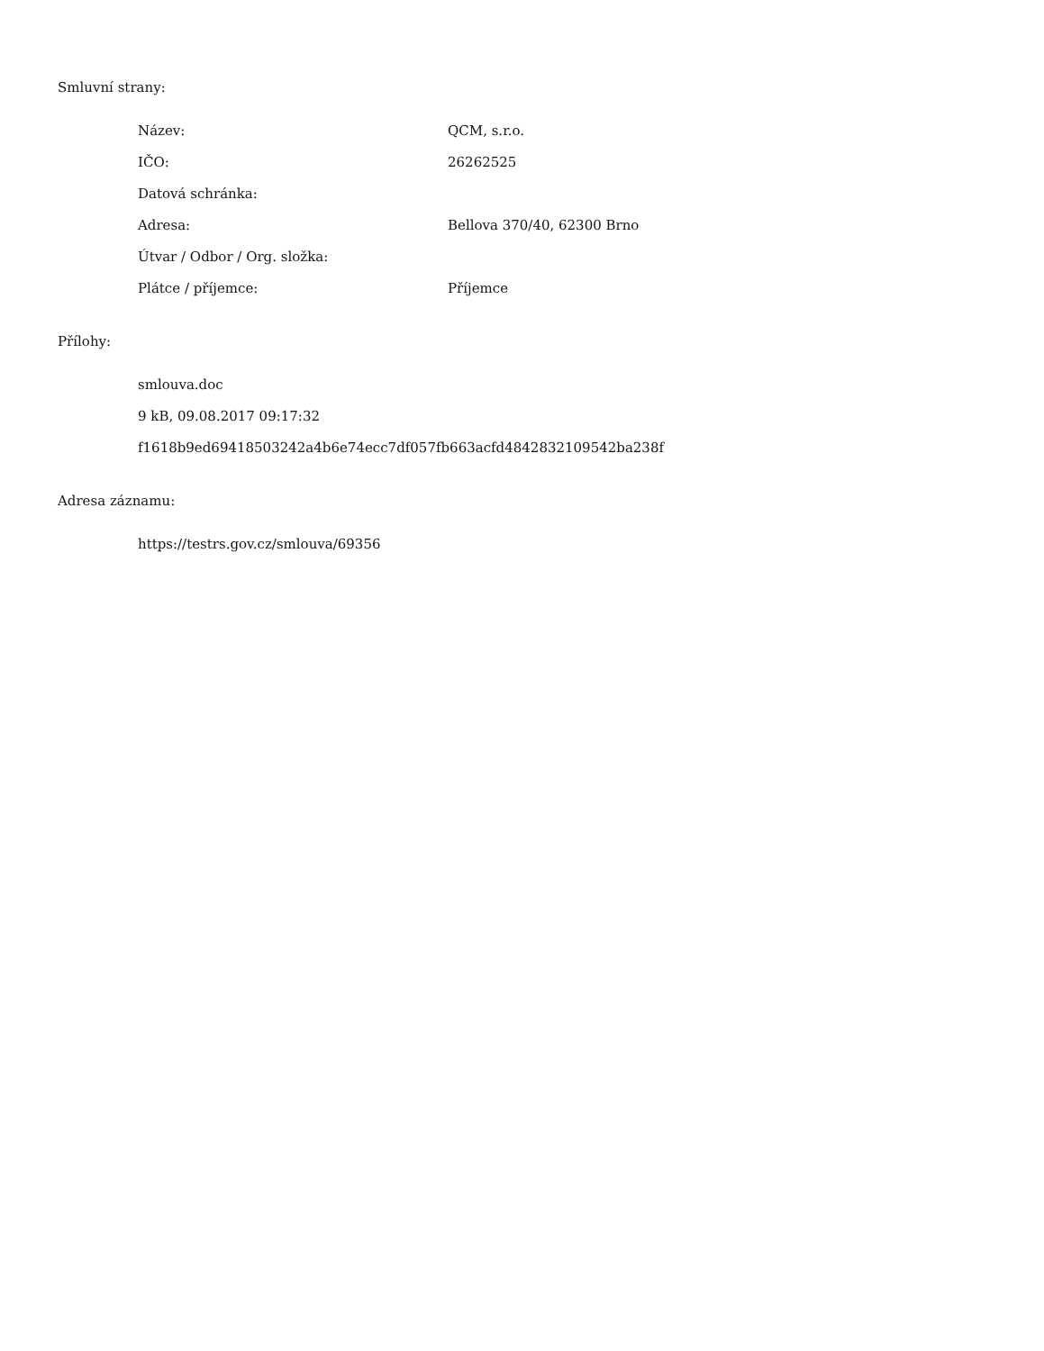Smluvní strany:
| Název: | QCM, s.r.o. |
| IČO: | 26262525 |
| Datová schránka: | |
| Adresa: | Bellova 370/40, 62300 Brno |
| Útvar / Odbor / Org. složka: | |
| Plátce / příjemce: | Příjemce |
Přílohy:
smlouva.doc
9 kB, 09.08.2017 09:17:32
f1618b9ed69418503242a4b6e74ecc7df057fb663acfd4842832109542ba238f
Adresa záznamu:
https://testrs.gov.cz/smlouva/69356